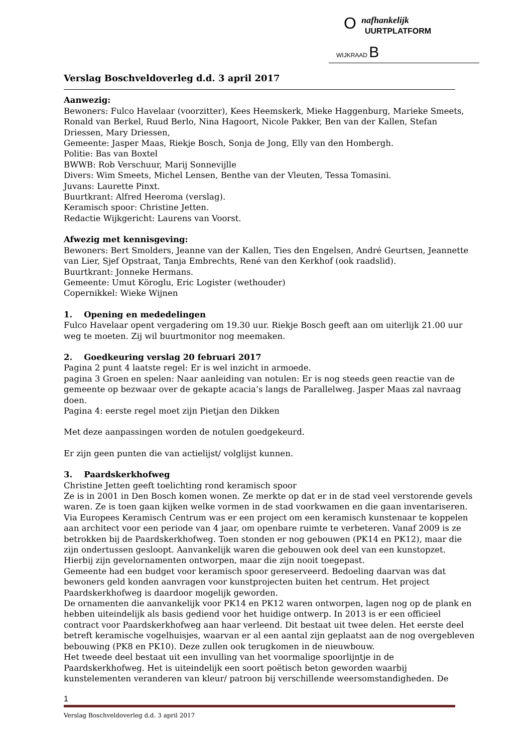nafhankelijk
O
UURTPLATFORM
WIJKRAAD B
Verslag Boschveldoverleg d.d. 3 april 2017
Aanwezig:
Bewoners: Fulco Havelaar (voorzitter), Kees Heemskerk, Mieke Haggenburg, Marieke Smeets, Ronald van Berkel, Ruud Berlo, Nina Hagoort, Nicole Pakker, Ben van der Kallen, Stefan Driessen, Mary Driessen,
Gemeente: Jasper Maas, Riekje Bosch, Sonja de Jong, Elly van den Hombergh.
Politie: Bas van Boxtel
BWWB: Rob Verschuur, Marij Sonnevijlle
Divers: Wim Smeets, Michel Lensen, Benthe van der Vleuten, Tessa Tomasini.
Juvans: Laurette Pinxt.
Buurtkrant: Alfred Heeroma (verslag).
Keramisch spoor: Christine Jetten.
Redactie Wijkgericht: Laurens van Voorst.
Afwezig met kennisgeving:
Bewoners: Bert Smolders, Jeanne van der Kallen, Ties den Engelsen, André Geurtsen, Jeannette van Lier, Sjef Opstraat, Tanja Embrechts, René van den Kerkhof (ook raadslid).
Buurtkrant: Jonneke Hermans.
Gemeente: Umut Köroglu, Eric Logister (wethouder)
Copernikkel: Wieke Wijnen
1. Opening en mededelingen
Fulco Havelaar opent vergadering om 19.30 uur. Riekje Bosch geeft aan om uiterlijk 21.00 uur weg te moeten. Zij wil buurtmonitor nog meemaken.
2. Goedkeuring verslag 20 februari 2017
Pagina 2 punt 4 laatste regel: Er is wel inzicht in armoede.
pagina 3 Groen en spelen: Naar aanleiding van notulen: Er is nog steeds geen reactie van de gemeente op bezwaar over de gekapte acacia’s langs de Parallelweg. Jasper Maas zal navraag doen.
Pagina 4: eerste regel moet zijn Pietjan den Dikken
Met deze aanpassingen worden de notulen goedgekeurd.
Er zijn geen punten die van actielijst/ volglijst kunnen.
3. Paardskerkhofweg
Christine Jetten geeft toelichting rond keramisch spoor
Ze is in 2001 in Den Bosch komen wonen. Ze merkte op dat er in de stad veel verstorende gevels waren. Ze is toen gaan kijken welke vormen in de stad voorkwamen en die gaan inventariseren. Via Europees Keramisch Centrum was er een project om een keramisch kunstenaar te koppelen aan architect voor een periode van 4 jaar, om openbare ruimte te verbeteren. Vanaf 2009 is ze betrokken bij de Paardskerkhofweg. Toen stonden er nog gebouwen (PK14 en PK12), maar die zijn ondertussen gesloopt. Aanvankelijk waren die gebouwen ook deel van een kunstopzet. Hierbij zijn gevelornamenten ontworpen, maar die zijn nooit toegepast.
Gemeente had een budget voor keramisch spoor gereserveerd. Bedoeling daarvan was dat bewoners geld konden aanvragen voor kunstprojecten buiten het centrum. Het project Paardskerkhofweg is daardoor mogelijk geworden.
De ornamenten die aanvankelijk voor PK14 en PK12 waren ontworpen, lagen nog op de plank en hebben uiteindelijk als basis gediend voor het huidige ontwerp. In 2013 is er een officieel contract voor Paardskerkhofweg aan haar verleend. Dit bestaat uit twee delen. Het eerste deel betreft keramische vogelhuisjes, waarvan er al een aantal zijn geplaatst aan de nog overgebleven bebouwing (PK8 en PK10). Deze zullen ook terugkomen in de nieuwbouw.
Het tweede deel bestaat uit een invulling van het voormalige spoorlijntje in de Paardskerkhofweg. Het is uiteindelijk een soort poëtisch beton geworden waarbij kunstelementen veranderen van kleur/ patroon bij verschillende weersomstandigheden. De
1
Verslag Boschveldoverleg d.d. 3 april 2017